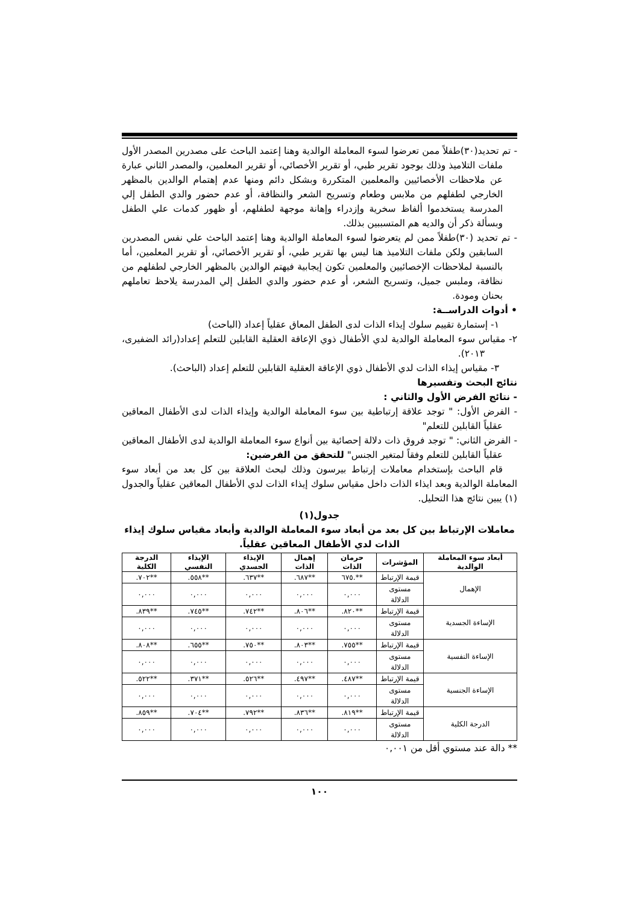- تم تحديد(٣٠)طفلاً ممن تعرضوا لسوء المعاملة الوالدية وهنا إعتمد الباحث على مصدرين المصدر الأول ملفات التلاميذ وذلك بوجود تقرير طبي، أو تقرير الأخصائي، أو تقرير المعلمين، والمصدر الثاني عبارة عن ملاحظات الأخصائيين والمعلمين المتكررة وبشكل دائم ومنها عدم إهتمام الوالدين بالمظهر الخارجي لطفلهم من ملابس وطعام وتسريح الشعر والنظافة، أو عدم حضور والدي الطفل إلي المدرسة يستخدموا ألفاظ سخرية وإزدراء وإهانة موجهة لطفلهم، أو ظهور كدمات علي الطفل وبسألة ذكر أن والديه هم المتسببين بذلك.
- تم تحديد (٣٠)طفلاً ممن لم يتعرضوا لسوء المعاملة الوالدية وهنا إعتمد الباحث علي نفس المصدرين السابقين ولكن ملفات التلاميذ هنا ليس بها تقرير طبي، أو تقرير الأخصائي، أو تقرير المعلمين، أما بالنسبة لملاحظات الإخصائيين والمعلمين تكون إيجابية فيهتم الوالدين بالمظهر الخارجي لطفلهم من نظافة، وملبس جميل، وتسريح الشعر، أو عدم حضور والدي الطفل إلي المدرسة يلاحظ تعاملهم بحنان ومودة.
• أدوات الدراســة:
١- إستمارة تقييم سلوك إيذاء الذات لدى الطفل المعاق عقلياً إعداد (الباحث)
٢- مقياس سوء المعاملة الوالدية لدي الأطفال ذوي الإعاقة العقلية القابلين للتعلم إعداد(رائد الضفيرى، ٢٠١٣).
٣- مقياس إيذاء الذات لدي الأطفال ذوي الإعاقة العقلية القابلين للتعلم إعداد (الباحث).
نتائج البحث وتفسيرها
- نتائج الفرض الأول والثاني :
- الفرض الأول: " توجد علاقة إرتباطية بين سوء المعاملة الوالدية وإيذاء الذات لدى الأطفال المعاقين عقلياً القابلين للتعلم"
- الفرض الثاني: " توجد فروق ذات دلالة إحصائية بين أنواع سوء المعاملة الوالدية لدى الأطفال المعاقين عقلياً القابلين للتعلم وفقاً لمتغير الجنس" للتحقق من الفرضين:
قام الباحث بإستخدام معاملات إرتباط بيرسون وذلك لبحث العلاقة بين كل بعد من أبعاد سوء المعاملة الوالدية وبعد ايذاء الذات داخل مقياس سلوك إيذاء الذات لدي الأطفال المعاقين عقلياً والجدول (١) يبين نتائج هذا التحليل.
جدول(١)
معاملات الإرتباط بين كل بعد من أبعاد سوء المعاملة الوالدية وأبعاد مقياس سلوك إيذاء الذات لدي الأطفال المعاقين عقلياً.
| أبعاد سوء المعاملة الوالدية | المؤشرات | حرمان الذات | إهمال الذات | الإيذاء الجسدي | الإيذاء النفسي | الدرجة الكلية |
| --- | --- | --- | --- | --- | --- | --- |
| الإهمال | قيمة الإرتباط | **.٦٧٥ | **٦٨٧. | **٦٣٧. | **٥٥٨. | **٧٠٢. |
| | مستوى الدلالة | ٠,٠٠٠ | ٠,٠٠٠ | ٠,٠٠٠ | ٠,٠٠٠ | ٠,٠٠٠ |
| الإساءة الجسدية | قيمة الإرتباط | **٨٢٠. | **٨٠٦. | **٧٤٢. | **٧٤٥. | **٨٣٩. |
| | مستوى الدلالة | ٠,٠٠٠ | ٠,٠٠٠ | ٠,٠٠٠ | ٠,٠٠٠ | ٠,٠٠٠ |
| الإساءة النفسية | قيمة الإرتباط | **٧٥٥. | **٨٠٣. | **٧٥٠. | **٦٥٥. | **٨٠٨. |
| | مستوى الدلالة | ٠,٠٠٠ | ٠,٠٠٠ | ٠,٠٠٠ | ٠,٠٠٠ | ٠,٠٠٠ |
| الإساءة الجنسية | قيمة الإرتباط | **٤٨٧. | **٤٩٧. | **٥٢٦. | **٣٧١. | **٥٢٢. |
| | مستوى الدلالة | ٠,٠٠٠ | ٠,٠٠٠ | ٠,٠٠٠ | ٠,٠٠٠ | ٠,٠٠٠ |
| الدرجة الكلية | قيمة الإرتباط | **٨١٩. | **٨٣٦. | **٧٩٢. | **٧٠٤. | **٨٥٩. |
| | مستوى الدلالة | ٠,٠٠٠ | ٠,٠٠٠ | ٠,٠٠٠ | ٠,٠٠٠ | ٠,٠٠٠ |
** دالة عند مستوي أقل من ٠,٠٠١
١٠٠